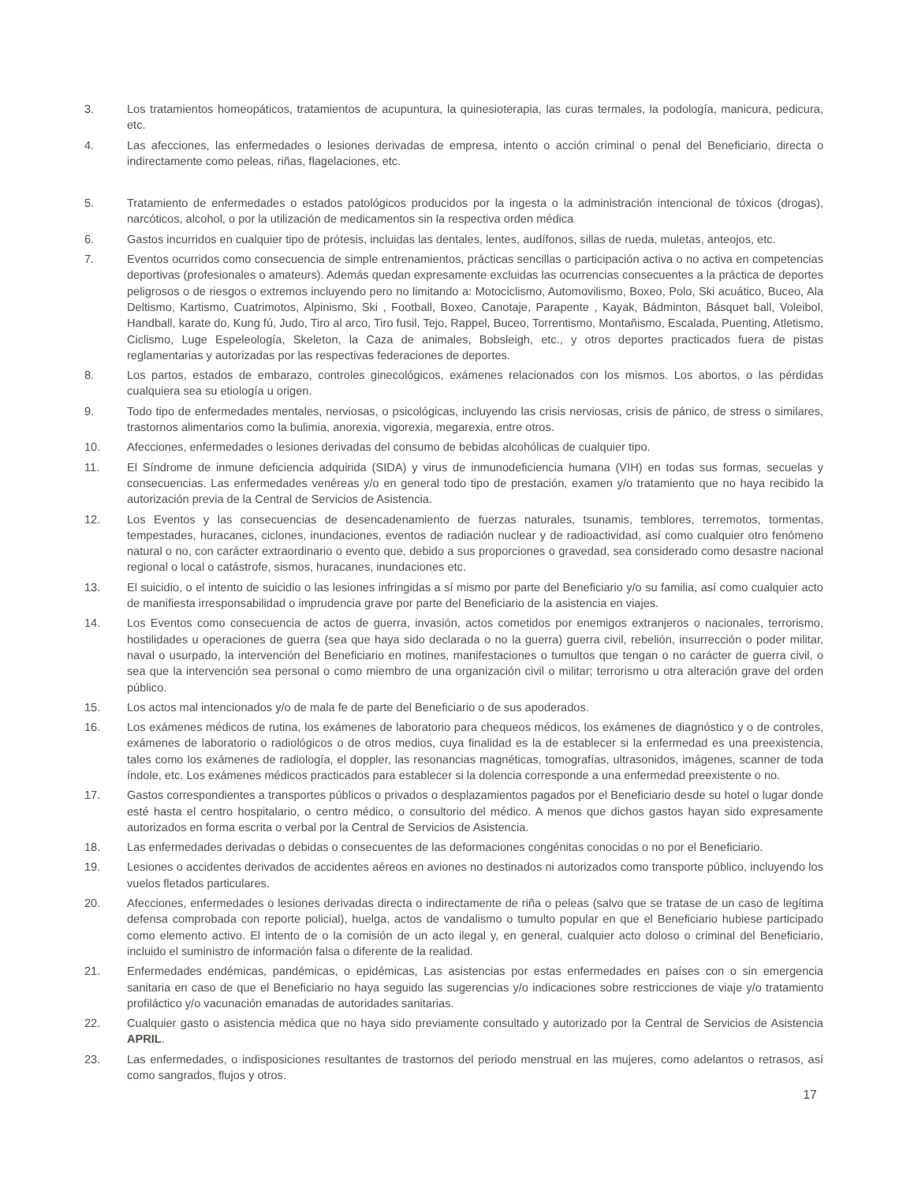3. Los tratamientos homeopáticos, tratamientos de acupuntura, la quinesioterapia, las curas termales, la podología, manicura, pedicura, etc.
4. Las afecciones, las enfermedades o lesiones derivadas de empresa, intento o acción criminal o penal del Beneficiario, directa o indirectamente como peleas, riñas, flagelaciones, etc.
5. Tratamiento de enfermedades o estados patológicos producidos por la ingesta o la administración intencional de tóxicos (drogas), narcóticos, alcohol, o por la utilización de medicamentos sin la respectiva orden médica
6. Gastos incurridos en cualquier tipo de prótesis, incluidas las dentales, lentes, audífonos, sillas de rueda, muletas, anteojos, etc.
7. Eventos ocurridos como consecuencia de simple entrenamientos, prácticas sencillas o participación activa o no activa en competencias deportivas (profesionales o amateurs). Además quedan expresamente excluidas las ocurrencias consecuentes a la práctica de deportes peligrosos o de riesgos o extremos incluyendo pero no limitando a: Motociclismo, Automovilismo, Boxeo, Polo, Ski acuático, Buceo, Ala Deltismo, Kartismo, Cuatrimotos, Alpinismo, Ski , Football, Boxeo, Canotaje, Parapente , Kayak, Bádminton, Básquet ball, Voleibol, Handball, karate do, Kung fú, Judo, Tiro al arco, Tiro fusil, Tejo, Rappel, Buceo, Torrentismo, Montañismo, Escalada, Puenting, Atletismo, Ciclismo, Luge Espeleología, Skeleton, la Caza de animales, Bobsleigh, etc., y otros deportes practicados fuera de pistas reglamentarias y autorizadas por las respectivas federaciones de deportes.
8. Los partos, estados de embarazo, controles ginecológicos, exámenes relacionados con los mismos. Los abortos, o las pérdidas cualquiera sea su etiología u origen.
9. Todo tipo de enfermedades mentales, nerviosas, o psicológicas, incluyendo las crisis nerviosas, crisis de pánico, de stress o similares, trastornos alimentarios como la bulimia, anorexia, vigorexia, megarexia, entre otros.
10. Afecciones, enfermedades o lesiones derivadas del consumo de bebidas alcohólicas de cualquier tipo.
11. El Síndrome de inmune deficiencia adquirida (SIDA) y virus de inmunodeficiencia humana (VIH) en todas sus formas, secuelas y consecuencias. Las enfermedades venéreas y/o en general todo tipo de prestación, examen y/o tratamiento que no haya recibido la autorización previa de la Central de Servicios de Asistencia.
12. Los Eventos y las consecuencias de desencadenamiento de fuerzas naturales, tsunamis, temblores, terremotos, tormentas, tempestades, huracanes, ciclones, inundaciones, eventos de radiación nuclear y de radioactividad, así como cualquier otro fenómeno natural o no, con carácter extraordinario o evento que, debido a sus proporciones o gravedad, sea considerado como desastre nacional regional o local o catástrofe, sismos, huracanes, inundaciones etc.
13. El suicidio, o el intento de suicidio o las lesiones infringidas a sí mismo por parte del Beneficiario y/o su familia, así como cualquier acto de manifiesta irresponsabilidad o imprudencia grave por parte del Beneficiario de la asistencia en viajes.
14. Los Eventos como consecuencia de actos de guerra, invasión, actos cometidos por enemigos extranjeros o nacionales, terrorismo, hostilidades u operaciones de guerra (sea que haya sido declarada o no la guerra) guerra civil, rebelión, insurrección o poder militar, naval o usurpado, la intervención del Beneficiario en motines, manifestaciones o tumultos que tengan o no carácter de guerra civil, o sea que la intervención sea personal o como miembro de una organización civil o militar; terrorismo u otra alteración grave del orden público.
15. Los actos mal intencionados y/o de mala fe de parte del Beneficiario o de sus apoderados.
16. Los exámenes médicos de rutina, los exámenes de laboratorio para chequeos médicos, los exámenes de diagnóstico y o de controles, exámenes de laboratorio o radiológicos o de otros medios, cuya finalidad es la de establecer si la enfermedad es una preexistencia, tales como los exámenes de radiología, el doppler, las resonancias magnéticas, tomografías, ultrasonidos, imágenes, scanner de toda índole, etc. Los exámenes médicos practicados para establecer si la dolencia corresponde a una enfermedad preexistente o no.
17. Gastos correspondientes a transportes públicos o privados o desplazamientos pagados por el Beneficiario desde su hotel o lugar donde esté hasta el centro hospitalario, o centro médico, o consultorio del médico. A menos que dichos gastos hayan sido expresamente autorizados en forma escrita o verbal por la Central de Servicios de Asistencia.
18. Las enfermedades derivadas o debidas o consecuentes de las deformaciones congénitas conocidas o no por el Beneficiario.
19. Lesiones o accidentes derivados de accidentes aéreos en aviones no destinados ni autorizados como transporte público, incluyendo los vuelos fletados particulares.
20. Afecciones, enfermedades o lesiones derivadas directa o indirectamente de riña o peleas (salvo que se tratase de un caso de legítima defensa comprobada con reporte policial), huelga, actos de vandalismo o tumulto popular en que el Beneficiario hubiese participado como elemento activo. El intento de o la comisión de un acto ilegal y, en general, cualquier acto doloso o criminal del Beneficiario, incluido el suministro de información falsa o diferente de la realidad.
21. Enfermedades endémicas, pandémicas, o epidémicas, Las asistencias por estas enfermedades en países con o sin emergencia sanitaria en caso de que el Beneficiario no haya seguido las sugerencias y/o indicaciones sobre restricciones de viaje y/o tratamiento profiláctico y/o vacunación emanadas de autoridades sanitarias.
22. Cualquier gasto o asistencia médica que no haya sido previamente consultado y autorizado por la Central de Servicios de Asistencia APRIL.
23. Las enfermedades, o indisposiciones resultantes de trastornos del periodo menstrual en las mujeres, como adelantos o retrasos, así como sangrados, flujos y otros.
17